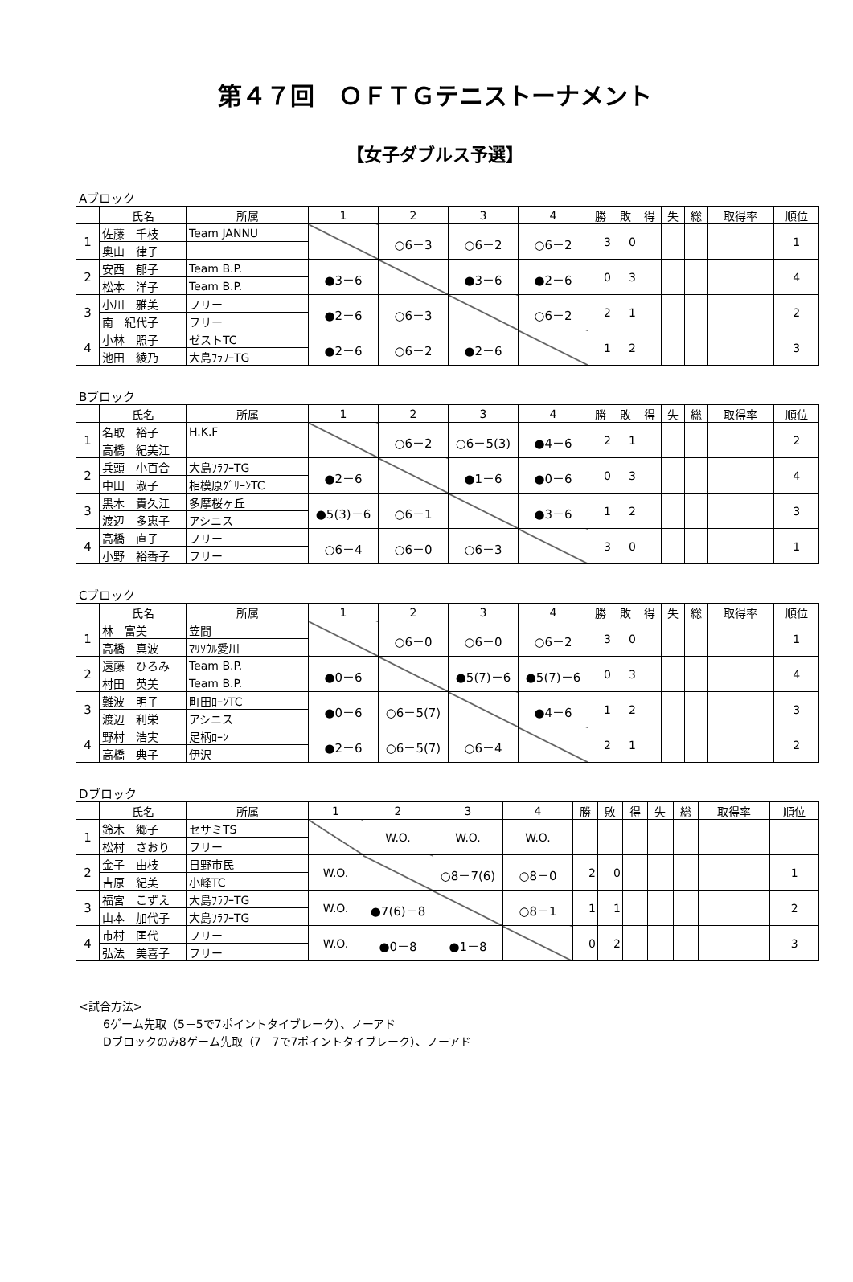第４７回　ＯＦＴＧテニストーナメント
【女子ダブルス予選】
Aブロック
| | 氏名 | 所属 | 1 | 2 | 3 | 4 | 勝 | 敗 | 得 | 失 | 総 | 取得率 | 順位 |
| --- | --- | --- | --- | --- | --- | --- | --- | --- | --- | --- | --- | --- | --- |
| 1 | 佐藤 千枝 | Team JANNU | | ○6－3 | ○6－2 | ○6－2 | 3 | 0 | | | | | 1 |
| | 奥山 律子 | | | | | | | | | | | | |
| 2 | 安西 郁子 | Team B.P. | ●3－6 | | ●3－6 | ●2－6 | 0 | 3 | | | | | 4 |
| | 松本 洋子 | Team B.P. | | | | | | | | | | | |
| 3 | 小川 雅美 | フリー | ●2－6 | ○6－3 | | ○6－2 | 2 | 1 | | | | | 2 |
| | 南 紀代子 | フリー | | | | | | | | | | | |
| 4 | 小林 照子 | ゼストTC | ●2－6 | ○6－2 | ●2－6 | | 1 | 2 | | | | | 3 |
| | 池田 綾乃 | 大島ﾌﾗﾜｰTG | | | | | | | | | | | |
Bブロック
| | 氏名 | 所属 | 1 | 2 | 3 | 4 | 勝 | 敗 | 得 | 失 | 総 | 取得率 | 順位 |
| --- | --- | --- | --- | --- | --- | --- | --- | --- | --- | --- | --- | --- | --- |
| 1 | 名取 裕子 | H.K.F | | ○6－2 | ○6－5(3) | ●4－6 | 2 | 1 | | | | | 2 |
| | 高橋 紀美江 | | | | | | | | | | | | |
| 2 | 兵頭 小百合 | 大島ﾌﾗﾜｰTG | ●2－6 | | ●1－6 | ●0－6 | 0 | 3 | | | | | 4 |
| | 中田 淑子 | 相模原ｸﾞﾘｰﾝTC | | | | | | | | | | | |
| 3 | 黒木 貴久江 | 多摩桜ヶ丘 | ●5(3)－6 | ○6－1 | | ●3－6 | 1 | 2 | | | | | 3 |
| | 渡辺 多恵子 | アシニス | | | | | | | | | | | |
| 4 | 高橋 直子 | フリー | ○6－4 | ○6－0 | ○6－3 | | 3 | 0 | | | | | 1 |
| | 小野 裕香子 | フリー | | | | | | | | | | | |
Cブロック
| | 氏名 | 所属 | 1 | 2 | 3 | 4 | 勝 | 敗 | 得 | 失 | 総 | 取得率 | 順位 |
| --- | --- | --- | --- | --- | --- | --- | --- | --- | --- | --- | --- | --- | --- |
| 1 | 林 富美 | 笠間 | | ○6－0 | ○6－0 | ○6－2 | 3 | 0 | | | | | 1 |
| | 高橋 真波 | ﾏﾘｿｳﾙ愛川 | | | | | | | | | | | |
| 2 | 遠藤 ひろみ | Team B.P. | ●0－6 | | ●5(7)－6 | ●5(7)－6 | 0 | 3 | | | | | 4 |
| | 村田 英美 | Team B.P. | | | | | | | | | | | |
| 3 | 難波 明子 | 町田ﾛｰﾝTC | ●0－6 | ○6－5(7) | | ●4－6 | 1 | 2 | | | | | 3 |
| | 渡辺 利栄 | アシニス | | | | | | | | | | | |
| 4 | 野村 浩実 | 足柄ﾛｰﾝ | ●2－6 | ○6－5(7) | ○6－4 | | 2 | 1 | | | | | 2 |
| | 高橋 典子 | 伊沢 | | | | | | | | | | | |
Dブロック
| | 氏名 | 所属 | 1 | 2 | 3 | 4 | 勝 | 敗 | 得 | 失 | 総 | 取得率 | 順位 |
| --- | --- | --- | --- | --- | --- | --- | --- | --- | --- | --- | --- | --- | --- |
| 1 | 鈴木 郷子 | セサミTS | | W.O. | W.O. | W.O. | | | | | | | |
| | 松村 さおり | フリー | | | | | | | | | | | |
| 2 | 金子 由枝 | 日野市民 | W.O. | | ○8－7(6) | ○8－0 | 2 | 0 | | | | | 1 |
| | 吉原 紀美 | 小峰TC | | | | | | | | | | | |
| 3 | 福宮 こずえ | 大島ﾌﾗﾜｰTG | W.O. | ●7(6)－8 | | ○8－1 | 1 | 1 | | | | | 2 |
| | 山本 加代子 | 大島ﾌﾗﾜｰTG | | | | | | | | | | | |
| 4 | 市村 匡代 | フリー | W.O. | ●0－8 | ●1－8 | | 0 | 2 | | | | | 3 |
| | 弘法 美喜子 | フリー | | | | | | | | | | | |
<試合方法>
6ゲーム先取（5－5で7ポイントタイブレーク）、ノーアド
Dブロックのみ8ゲーム先取（7－7で7ポイントタイブレーク）、ノーアド